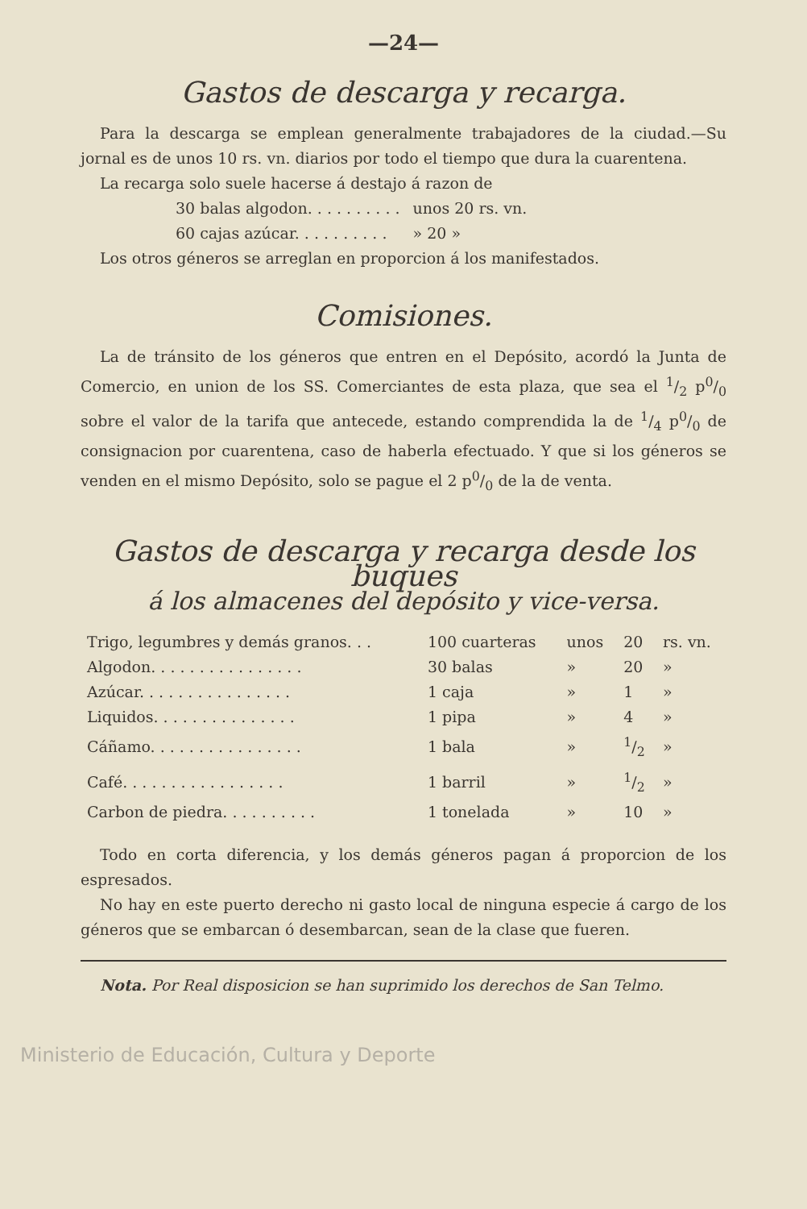—24—
Gastos de descarga y recarga.
Para la descarga se emplean generalmente trabajadores de la ciudad.—Su jornal es de unos 10 rs. vn. diarios por todo el tiempo que dura la cuarentena.
La recarga solo suele hacerse á destajo á razon de
| 30 balas algodon. . . . . . . . . . | unos 20 rs. vn. |
| 60 cajas azúcar. . . . . . . . . . | » 20 » |
Los otros géneros se arreglan en proporcion á los manifestados.
Comisiones.
La de tránsito de los géneros que entren en el Depósito, acordó la Junta de Comercio, en union de los SS. Comerciantes de esta plaza, que sea el 1/2 p0/0 sobre el valor de la tarifa que antecede, estando comprendida la de 1/4 p0/0 de consignacion por cuarentena, caso de haberla efectuado. Y que si los géneros se venden en el mismo Depósito, solo se pague el 2 p0/0 de la de venta.
Gastos de descarga y recarga desde los buques
á los almacenes del depósito y vice-versa.
| Trigo, legumbres y demás granos. . . | 100 cuarteras | unos | 20 | rs. vn. |
| Algodon. . . . . . . . . . . . . . . . | 30 balas | » | 20 | » |
| Azúcar. . . . . . . . . . . . . . . . | 1 caja | » | 1 | » |
| Liquidos. . . . . . . . . . . . . . . | 1 pipa | » | 4 | » |
| Cáñamo. . . . . . . . . . . . . . . . | 1 bala | » | 1/2 | » |
| Café. . . . . . . . . . . . . . . . . | 1 barril | » | 1/2 | » |
| Carbon de piedra. . . . . . . . . . | 1 tonelada | » | 10 | » |
Todo en corta diferencia, y los demás géneros pagan á proporcion de los espresados.
No hay en este puerto derecho ni gasto local de ninguna especie á cargo de los géneros que se embarcan ó desembarcan, sean de la clase que fueren.
Nota. Por Real disposicion se han suprimido los derechos de San Telmo.
Ministerio de Educación, Cultura y Deporte